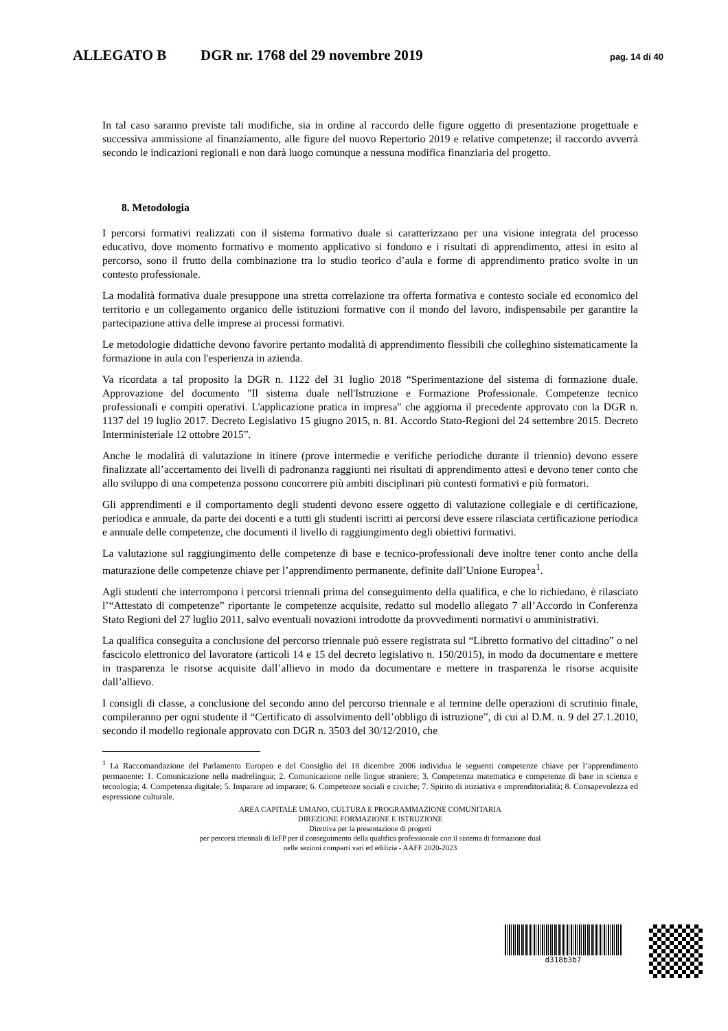ALLEGATO B DGR nr. 1768 del 29 novembre 2019 pag. 14 di 40
In tal caso saranno previste tali modifiche, sia in ordine al raccordo delle figure oggetto di presentazione progettuale e successiva ammissione al finanziamento, alle figure del nuovo Repertorio 2019 e relative competenze; il raccordo avverrà secondo le indicazioni regionali e non darà luogo comunque a nessuna modifica finanziaria del progetto.
8. Metodologia
I percorsi formativi realizzati con il sistema formativo duale si caratterizzano per una visione integrata del processo educativo, dove momento formativo e momento applicativo si fondono e i risultati di apprendimento, attesi in esito al percorso, sono il frutto della combinazione tra lo studio teorico d’aula e forme di apprendimento pratico svolte in un contesto professionale.
La modalità formativa duale presuppone una stretta correlazione tra offerta formativa e contesto sociale ed economico del territorio e un collegamento organico delle istituzioni formative con il mondo del lavoro, indispensabile per garantire la partecipazione attiva delle imprese ai processi formativi.
Le metodologie didattiche devono favorire pertanto modalità di apprendimento flessibili che colleghino sistematicamente la formazione in aula con l'esperienza in azienda.
Va ricordata a tal proposito la DGR n. 1122 del 31 luglio 2018 “Sperimentazione del sistema di formazione duale. Approvazione del documento "Il sistema duale nell'Istruzione e Formazione Professionale. Competenze tecnico professionali e compiti operativi. L'applicazione pratica in impresa" che aggiorna il precedente approvato con la DGR n. 1137 del 19 luglio 2017. Decreto Legislativo 15 giugno 2015, n. 81. Accordo Stato-Regioni del 24 settembre 2015. Decreto Interministeriale 12 ottobre 2015”.
Anche le modalità di valutazione in itinere (prove intermedie e verifiche periodiche durante il triennio) devono essere finalizzate all’accertamento dei livelli di padronanza raggiunti nei risultati di apprendimento attesi e devono tener conto che allo sviluppo di una competenza possono concorrere più ambiti disciplinari più contesti formativi e più formatori.
Gli apprendimenti e il comportamento degli studenti devono essere oggetto di valutazione collegiale e di certificazione, periodica e annuale, da parte dei docenti e a tutti gli studenti iscritti ai percorsi deve essere rilasciata certificazione periodica e annuale delle competenze, che documenti il livello di raggiungimento degli obiettivi formativi.
La valutazione sul raggiungimento delle competenze di base e tecnico-professionali deve inoltre tener conto anche della maturazione delle competenze chiave per l’apprendimento permanente, definite dall’Unione Europea<sup>1</sup>.
Agli studenti che interrompono i percorsi triennali prima del conseguimento della qualifica, e che lo richiedano, è rilasciato l’“Attestato di competenze” riportante le competenze acquisite, redatto sul modello allegato 7 all’Accordo in Conferenza Stato Regioni del 27 luglio 2011, salvo eventuali novazioni introdotte da provvedimenti normativi o amministrativi.
La qualifica conseguita a conclusione del percorso triennale può essere registrata sul “Libretto formativo del cittadino” o nel fascicolo elettronico del lavoratore (articoli 14 e 15 del decreto legislativo n. 150/2015), in modo da documentare e mettere in trasparenza le risorse acquisite dall’allievo in modo da documentare e mettere in trasparenza le risorse acquisite dall’allievo.
I consigli di classe, a conclusione del secondo anno del percorso triennale e al termine delle operazioni di scrutinio finale, compileranno per ogni studente il “Certificato di assolvimento dell’obbligo di istruzione”, di cui al D.M. n. 9 del 27.1.2010, secondo il modello regionale approvato con DGR n. 3503 del 30/12/2010, che
<sup>1</sup> La Raccomandazione del Parlamento Europeo e del Consiglio del 18 dicembre 2006 individua le seguenti competenze chiave per l’apprendimento permanente: 1. Comunicazione nella madrelingua; 2. Comunicazione nelle lingue straniere; 3. Competenza matematica e competenze di base in scienza e tecnologia; 4. Competenza digitale; 5. Imparare ad imparare; 6. Competenze sociali e civiche; 7. Spirito di iniziativa e imprenditorialità; 8. Consapevolezza ed espressione culturale.
AREA CAPITALE UMANO, CULTURA E PROGRAMMAZIONE COMUNITARIA
DIREZIONE FORMAZIONE E ISTRUZIONE
Direttiva per la presentazione di progetti
per percorsi triennali di IeFP per il conseguimento della qualifica professionale con il sistema di formazione dual
nelle sezioni comparti vari ed edilizia - AAFF 2020-2023
d318b3b7